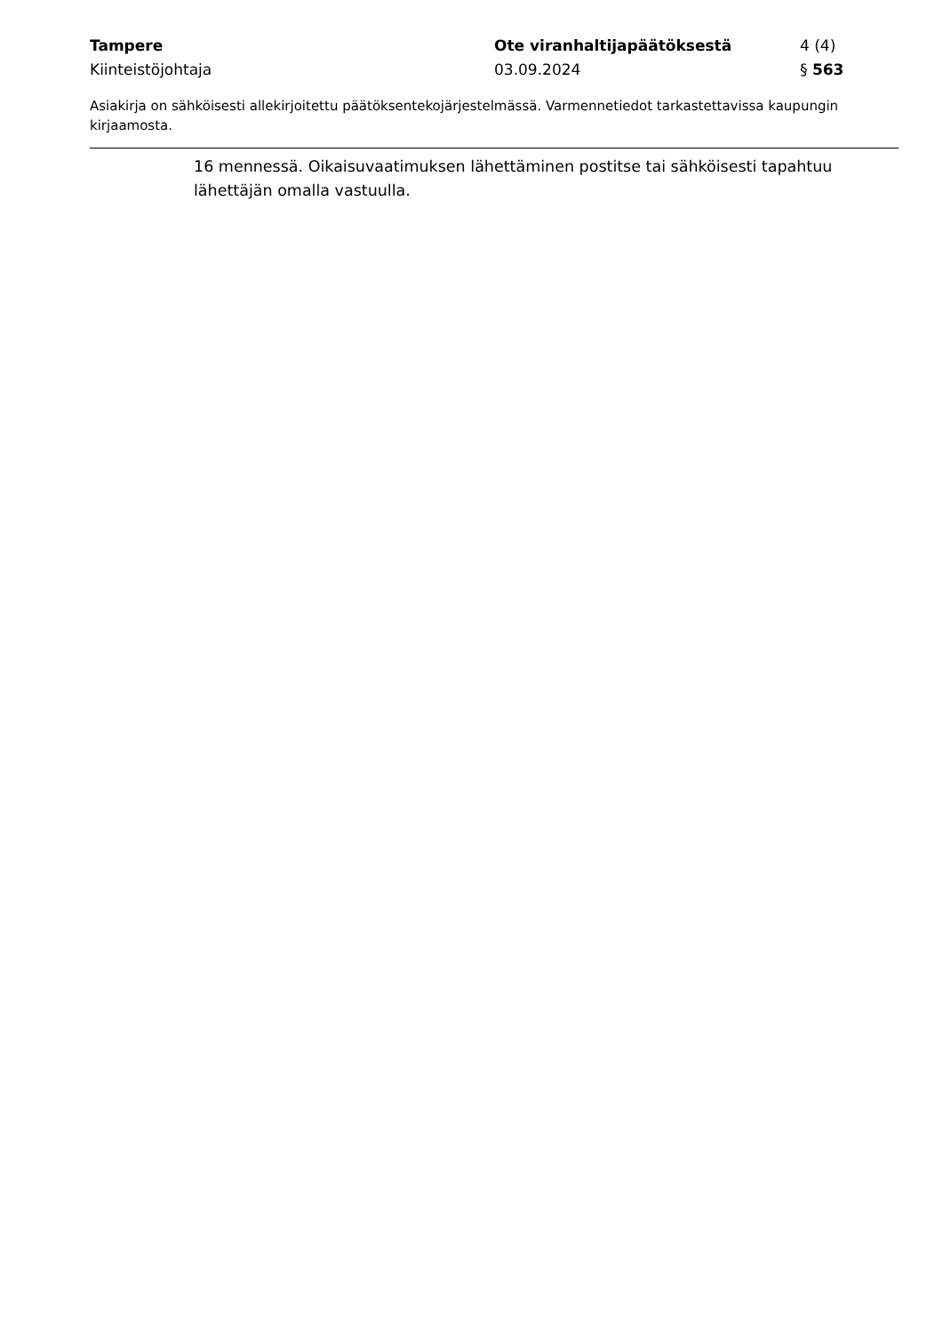Tampere Ote viranhaltijapäätöksestä 4 (4)
Kiinteistöjohtaja 03.09.2024 § 563
Asiakirja on sähköisesti allekirjoitettu päätöksentekojärjestelmässä. Varmennetiedot tarkastettavissa kaupungin kirjaamosta.
16 mennessä. Oikaisuvaatimuksen lähettäminen postitse tai sähköisesti tapahtuu lähettäjän omalla vastuulla.